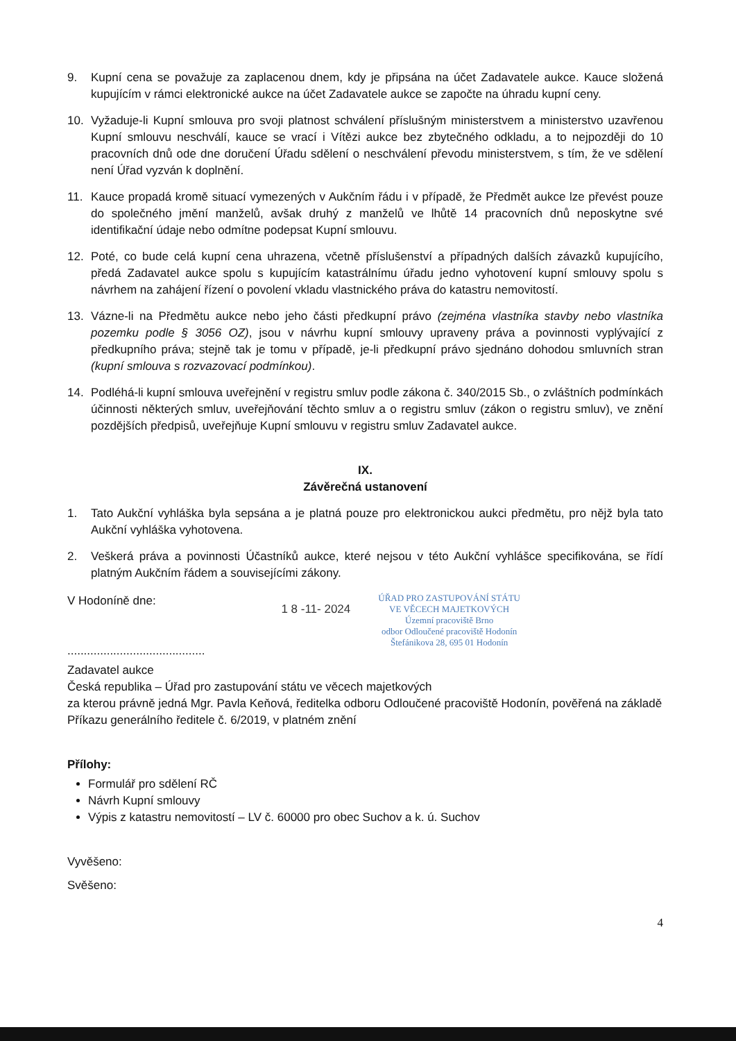9. Kupní cena se považuje za zaplacenou dnem, kdy je připsána na účet Zadavatele aukce. Kauce složená kupujícím v rámci elektronické aukce na účet Zadavatele aukce se započte na úhradu kupní ceny.
10. Vyžaduje-li Kupní smlouva pro svoji platnost schválení příslušným ministerstvem a ministerstvo uzavřenou Kupní smlouvu neschválí, kauce se vrací i Vítězi aukce bez zbytečného odkladu, a to nejpozději do 10 pracovních dnů ode dne doručení Úřadu sdělení o neschválení převodu ministerstvem, s tím, že ve sdělení není Úřad vyzván k doplnění.
11. Kauce propadá kromě situací vymezených v Aukčním řádu i v případě, že Předmět aukce lze převést pouze do společného jmění manželů, avšak druhý z manželů ve lhůtě 14 pracovních dnů neposkytne své identifikační údaje nebo odmítne podepsat Kupní smlouvu.
12. Poté, co bude celá kupní cena uhrazena, včetně příslušenství a případných dalších závazků kupujícího, předá Zadavatel aukce spolu s kupujícím katastrálnímu úřadu jedno vyhotovení kupní smlouvy spolu s návrhem na zahájení řízení o povolení vkladu vlastnického práva do katastru nemovitostí.
13. Vázne-li na Předmětu aukce nebo jeho části předkupní právo (zejména vlastníka stavby nebo vlastníka pozemku podle § 3056 OZ), jsou v návrhu kupní smlouvy upraveny práva a povinnosti vyplývající z předkupního práva; stejně tak je tomu v případě, je-li předkupní právo sjednáno dohodou smluvních stran (kupní smlouva s rozvazovací podmínkou).
14. Podléhá-li kupní smlouva uveřejnění v registru smluv podle zákona č. 340/2015 Sb., o zvláštních podmínkách účinnosti některých smluv, uveřejňování těchto smluv a o registru smluv (zákon o registru smluv), ve znění pozdějších předpisů, uveřejňuje Kupní smlouvu v registru smluv Zadavatel aukce.
IX.
Závěrečná ustanovení
1. Tato Aukční vyhláška byla sepsána a je platná pouze pro elektronickou aukci předmětu, pro nějž byla tato Aukční vyhláška vyhotovena.
2. Veškerá práva a povinnosti Účastníků aukce, které nejsou v této Aukční vyhlášce specifikována, se řídí platným Aukčním řádem a souvisejícími zákony.
V Hodoníně dne:
..........................................
1 8 -11- 2024
ÚŘAD PRO ZASTUPOVÁNÍ STÁTU
VE VĚCECH MAJETKOVÝCH
Územní pracoviště Brno
odbor Odloučené pracoviště Hodonín
Štefánikova 28, 695 01 Hodonín
Zadavatel aukce
Česká republika – Úřad pro zastupování státu ve věcech majetkových
za kterou právně jedná Mgr. Pavla Keňová, ředitelka odboru Odloučené pracoviště Hodonín, pověřená na základě Příkazu generálního ředitele č. 6/2019, v platném znění
Přílohy:
Formulář pro sdělení RČ
Návrh Kupní smlouvy
Výpis z katastru nemovitostí – LV č. 60000 pro obec Suchov a k. ú. Suchov
Vyvěšeno:
Svěšeno:
4